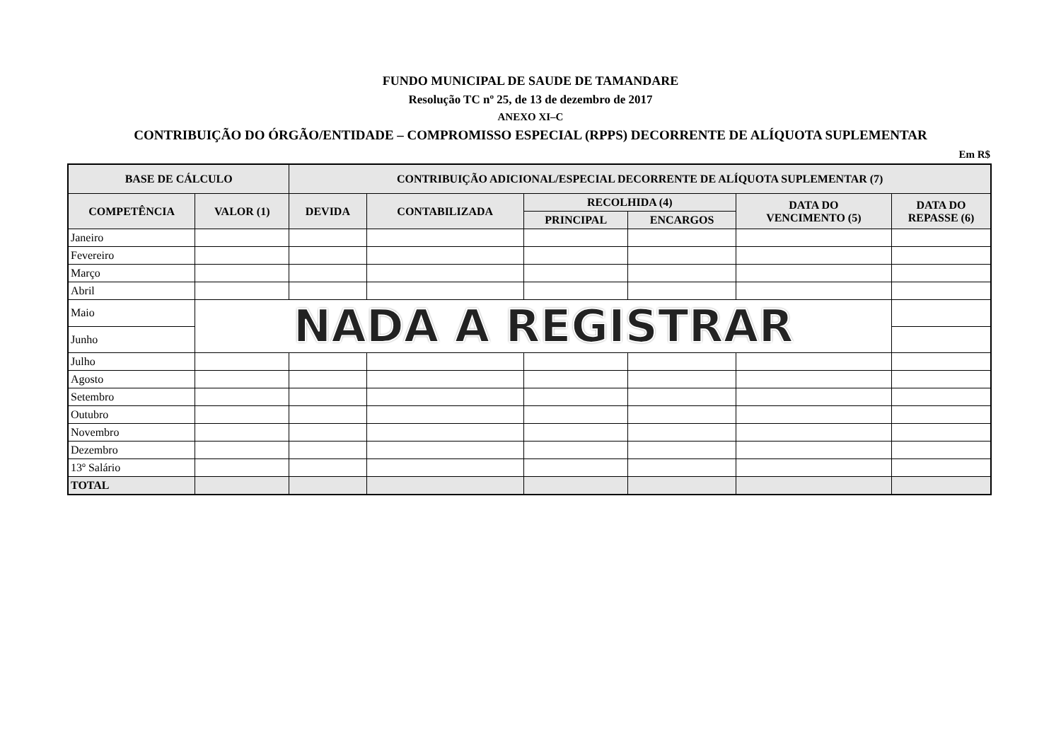FUNDO MUNICIPAL DE SAUDE DE TAMANDARE
Resolução TC nº 25, de 13 de dezembro de 2017
ANEXO XI–C
CONTRIBUIÇÃO DO ÓRGÃO/ENTIDADE – COMPROMISSO ESPECIAL (RPPS) DECORRENTE DE ALÍQUOTA SUPLEMENTAR
Em R$
| BASE DE CÁLCULO | | CONTRIBUIÇÃO ADICIONAL/ESPECIAL DECORRENTE DE ALÍQUOTA SUPLEMENTAR (7) | | | | | |
| --- | --- | --- | --- | --- | --- | --- | --- |
| COMPETÊNCIA | VALOR (1) | DEVIDA | CONTABILIZADA | RECOLHIDA (4) | | DATA DO VENCIMENTO (5) | DATA DO REPASSE (6) |
| | | | | PRINCIPAL | ENCARGOS | | |
| Janeiro | | | | | | | |
| Fevereiro | | | | | | | |
| Março | | | | | | | |
| Abril | | | | | | | |
| Maio | NADA A REGISTRAR | | | | | | |
| Junho | | | | | | | |
| Julho | | | | | | | |
| Agosto | | | | | | | |
| Setembro | | | | | | | |
| Outubro | | | | | | | |
| Novembro | | | | | | | |
| Dezembro | | | | | | | |
| 13º Salário | | | | | | | |
| TOTAL | | | | | | | |